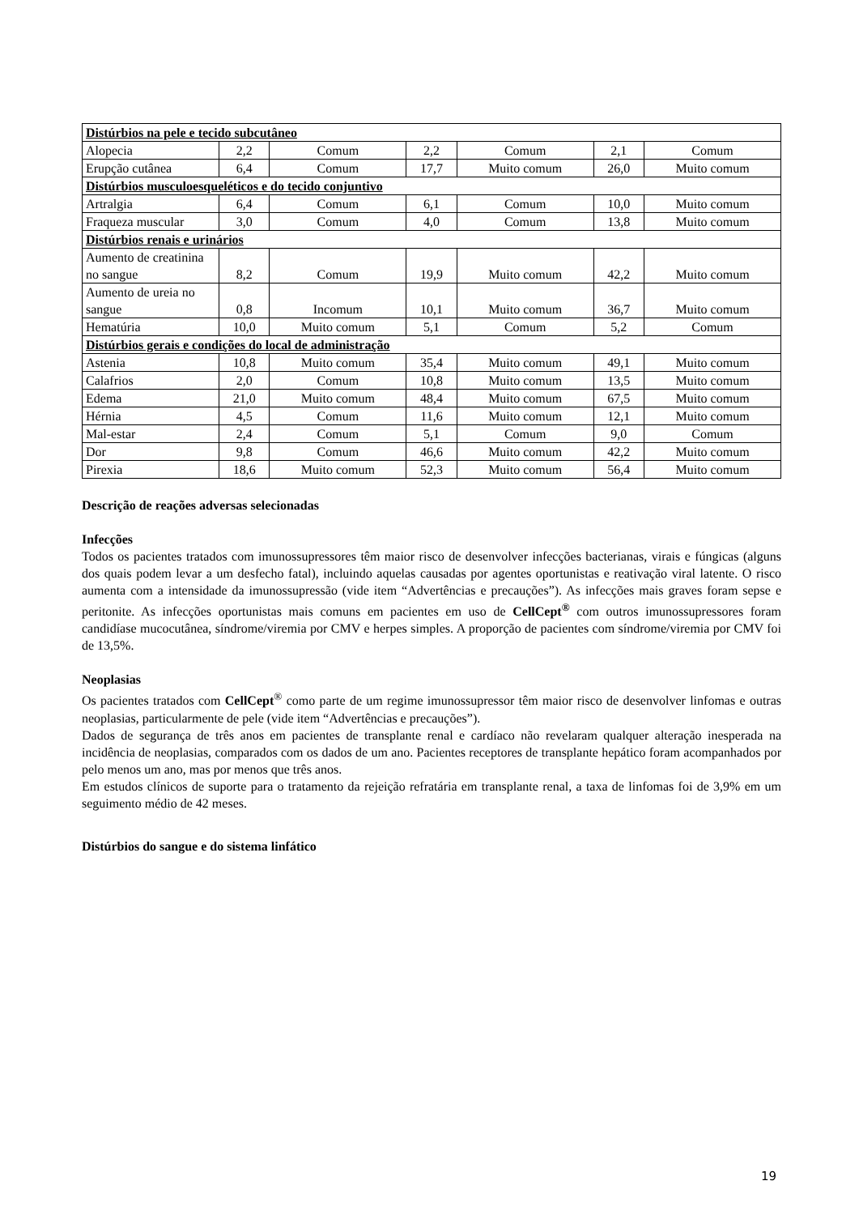| Distúrbios na pele e tecido subcutâneo | | | | | | |
| Alopecia | 2,2 | Comum | 2,2 | Comum | 2,1 | Comum |
| Erupção cutânea | 6,4 | Comum | 17,7 | Muito comum | 26,0 | Muito comum |
| Distúrbios musculoesqueléticos e do tecido conjuntivo | | | | | | |
| Artralgia | 6,4 | Comum | 6,1 | Comum | 10,0 | Muito comum |
| Fraqueza muscular | 3,0 | Comum | 4,0 | Comum | 13,8 | Muito comum |
| Distúrbios renais e urinários | | | | | | |
| Aumento de creatinina no sangue | 8,2 | Comum | 19,9 | Muito comum | 42,2 | Muito comum |
| Aumento de ureia no sangue | 0,8 | Incomum | 10,1 | Muito comum | 36,7 | Muito comum |
| Hematúria | 10,0 | Muito comum | 5,1 | Comum | 5,2 | Comum |
| Distúrbios gerais e condições do local de administração | | | | | | |
| Astenia | 10,8 | Muito comum | 35,4 | Muito comum | 49,1 | Muito comum |
| Calafrios | 2,0 | Comum | 10,8 | Muito comum | 13,5 | Muito comum |
| Edema | 21,0 | Muito comum | 48,4 | Muito comum | 67,5 | Muito comum |
| Hérnia | 4,5 | Comum | 11,6 | Muito comum | 12,1 | Muito comum |
| Mal-estar | 2,4 | Comum | 5,1 | Comum | 9,0 | Comum |
| Dor | 9,8 | Comum | 46,6 | Muito comum | 42,2 | Muito comum |
| Pirexia | 18,6 | Muito comum | 52,3 | Muito comum | 56,4 | Muito comum |
Descrição de reações adversas selecionadas
Infecções
Todos os pacientes tratados com imunossupressores têm maior risco de desenvolver infecções bacterianas, virais e fúngicas (alguns dos quais podem levar a um desfecho fatal), incluindo aquelas causadas por agentes oportunistas e reativação viral latente. O risco aumenta com a intensidade da imunossupressão (vide item “Advertências e precauções”). As infecções mais graves foram sepse e peritonite. As infecções oportunistas mais comuns em pacientes em uso de CellCept<sup>®</sup> com outros imunossupressores foram candidíase mucocutânea, síndrome/viremia por CMV e herpes simples. A proporção de pacientes com síndrome/viremia por CMV foi de 13,5%.
Neoplasias
Os pacientes tratados com CellCept<sup>®</sup> como parte de um regime imunossupressor têm maior risco de desenvolver linfomas e outras neoplasias, particularmente de pele (vide item “Advertências e precauções”).
Dados de segurança de três anos em pacientes de transplante renal e cardíaco não revelaram qualquer alteração inesperada na incidência de neoplasias, comparados com os dados de um ano. Pacientes receptores de transplante hepático foram acompanhados por pelo menos um ano, mas por menos que três anos.
Em estudos clínicos de suporte para o tratamento da rejeição refratária em transplante renal, a taxa de linfomas foi de 3,9% em um seguimento médio de 42 meses.
Distúrbios do sangue e do sistema linfático
19